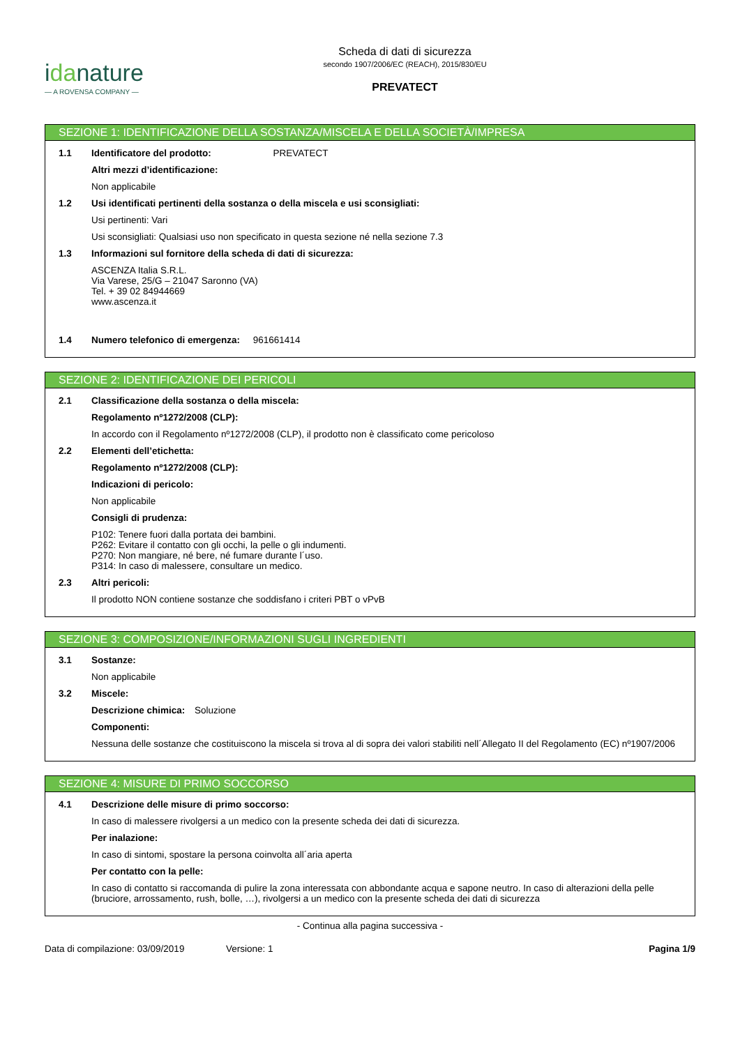idanature
— A ROVENSA COMPANY —
Scheda di dati di sicurezza
secondo 1907/2006/EC (REACH), 2015/830/EU
PREVATECT
SEZIONE 1: IDENTIFICAZIONE DELLA SOSTANZA/MISCELA E DELLA SOCIETÀ/IMPRESA
1.1 Identificatore del prodotto: PREVATECT
Altri mezzi d’identificazione:
Non applicabile
1.2 Usi identificati pertinenti della sostanza o della miscela e usi sconsigliati:
Usi pertinenti: Vari
Usi sconsigliati: Qualsiasi uso non specificato in questa sezione né nella sezione 7.3
1.3 Informazioni sul fornitore della scheda di dati di sicurezza:
ASCENZA Italia S.R.L.
Via Varese, 25/G – 21047 Saronno (VA)
Tel. + 39 02 84944669
www.ascenza.it
1.4 Numero telefonico di emergenza: 961661414
SEZIONE 2: IDENTIFICAZIONE DEI PERICOLI
2.1 Classificazione della sostanza o della miscela:
Regolamento nº1272/2008 (CLP):
In accordo con il Regolamento nº1272/2008 (CLP), il prodotto non è classificato come pericoloso
2.2 Elementi dell’etichetta:
Regolamento nº1272/2008 (CLP):
Indicazioni di pericolo:
Non applicabile
Consigli di prudenza:
P102: Tenere fuori dalla portata dei bambini.
P262: Evitare il contatto con gli occhi, la pelle o gli indumenti.
P270: Non mangiare, né bere, né fumare durante l´uso.
P314: In caso di malessere, consultare un medico.
2.3 Altri pericoli:
Il prodotto NON contiene sostanze che soddisfano i criteri PBT o vPvB
SEZIONE 3: COMPOSIZIONE/INFORMAZIONI SUGLI INGREDIENTI
3.1 Sostanze:
Non applicabile
3.2 Miscele:
Descrizione chimica: Soluzione
Componenti:
Nessuna delle sostanze che costituiscono la miscela si trova al di sopra dei valori stabiliti nell´Allegato II del Regolamento (EC) nº1907/2006
SEZIONE 4: MISURE DI PRIMO SOCCORSO
4.1 Descrizione delle misure di primo soccorso:
In caso di malessere rivolgersi a un medico con la presente scheda dei dati di sicurezza.
Per inalazione:
In caso di sintomi, spostare la persona coinvolta all´aria aperta
Per contatto con la pelle:
In caso di contatto si raccomanda di pulire la zona interessata con abbondante acqua e sapone neutro. In caso di alterazioni della pelle (bruciore, arrossamento, rush, bolle, …), rivolgersi a un medico con la presente scheda dei dati di sicurezza
- Continua alla pagina successiva -
Data di compilazione: 03/09/2019 Versione: 1 Pagina 1/9